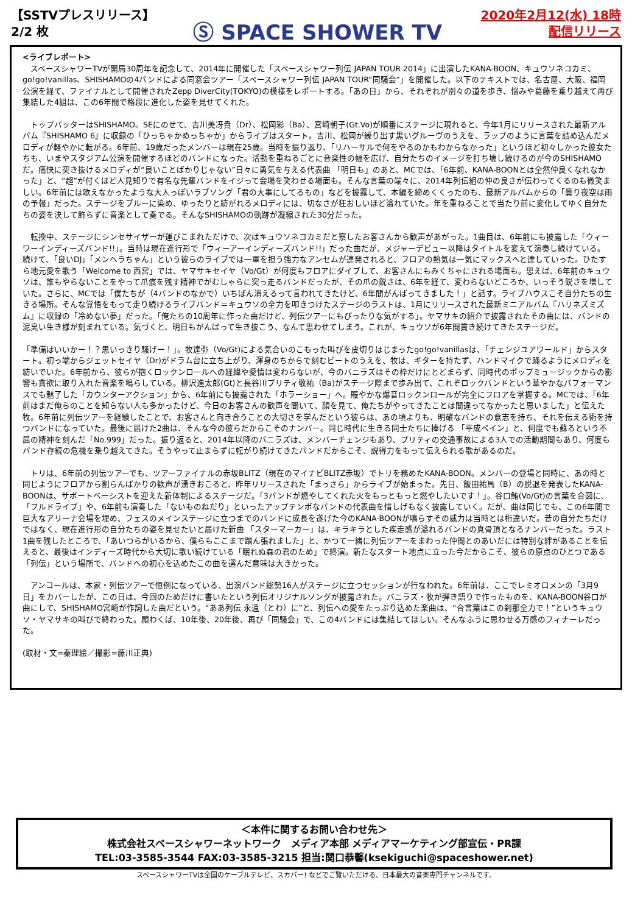【SSTVプレスリリース】
2/2 枚
Ⓢ SPACE SHOWER TV
2020年2月12(水) 18時
配信リリース
<ライブレポート>
　スペースシャワーTVが開局30周年を記念して、2014年に開催した「スペースシャワー列伝 JAPAN TOUR 2014」に出演したKANA-BOON、キュウソネコカミ、go!go!vanillas、SHISHAMOの4バンドによる同窓会ツアー「スペースシャワー列伝 JAPAN TOUR“同騒会”」を開催した。以下のテキストでは、名古屋、大阪、福岡公演を経て、ファイナルとして開催されたZepp DiverCity(TOKYO)の模様をレポートする。「あの日」から、それぞれが別々の道を歩き、悩みや葛藤を乗り越えて再び集結した4組は、この6年間で格段に進化した姿を見せてくれた。
　トップバッターはSHISHAMO。SEにのせて、吉川美冴貴（Dr）、松岡彩（Ba）、宮崎朝子(Gt.Vo)が順番にステージに現れると、今年1月にリリースされた最新アルバム『SHISHAMO 6』に収録の「ひっちゃかめっちゃか」からライブはスタート。吉川、松岡が繰り出す黒いグルーヴのうえを、ラップのように言葉を詰め込んだメロディが軽やかに転がる。6年前、19歳だったメンバーは現在25歳。当時を振り返り、「リハーサルで何をやるのかもわからなかった」というほど初々しかった彼女たちも、いまやスタジアム公演を開催するほどのバンドになった。活動を重ねるごとに音楽性の幅を広げ、自分たちのイメージを打ち壊し続けるのが今のSHISHAMOだ。痛快に突き抜けるメロディが“良いことばかりじゃない”日々に勇気を与える代表曲 「明日も」のあと、MCでは、「6年前、KANA-BOONとは全然仲良くなれなかった」と、“超”が付くほど人見知りで有名な先輩バンドをイジって会場を笑わせる場面も。そんな言葉の端々に、2014年列伝組の仲の良さが伝わってくるのも微笑ましい。6年前には歌えなかったような大人っぽいラブソング「君の大事にしてるもの」などを披露して、本編を締めくくったのも、最新アルバムからの「曇り夜空は雨の予報」だった。ステージをブルーに染め、ゆったりと紡がれるメロディには、切なさが狂おしいほど溢れていた。年を重ねることで当たり前に変化してゆく自分たちの姿を決して飾らずに音楽として奏でる。そんなSHISHAMOの軌跡が凝縮された30分だった。
　転換中、ステージにシンセサイザーが運びこまれただけで、次はキュウソネコカミだと察したお客さんから歓声があがった。1曲目は、6年前にも披露した「ウィーワーインディーズバンド!!」。当時は現在進行形で「ウィーアーインディーズバンド!!」だった曲だが、メジャーデビュー以降はタイトルを変えて演奏し続けている。続けて、「良いDJ」「メンヘラちゃん」という彼らのライブでは一軍を担う強力なアンセムが連発されると、フロアの熱気は一気にマックスへと達していった。ひたすら地元愛を歌う「Welcome to 西宮」では、ヤマサキセイヤ（Vo/Gt）が何度もフロアにダイブして、お客さんにもみくちゃにされる場面も。思えば、6年前のキュウソは、誰もやらないことをやって爪痕を残す精神でがむしゃらに突っ走るバンドだったが、その爪の鋭さは、6年を経て、変わらないどころか、いっそう鋭さを増していた。さらに、MCでは「僕たちが（4バンドのなかで）いちばん消えるって言われてきたけど、6年間がんばってきました！」と話す。ライブハウスこそ自分たちの生きる場所。そんな覚悟をもって走り続けるライブバンド＝キュウソの全力を叩きつけたステージのラストは、1月にリリースされた最新ミニアルバム『ハリネズミズム』に収録の「冷めない夢」だった。「俺たちの10周年に作った曲だけど、列伝ツアーにもぴったりな気がする」。ヤマサキの紹介で披露されたその曲には、バンドの泥臭い生き様が刻まれている。気づくと、明日もがんばって生き抜こう、なんて思わせてしまう。これが、キュウソが6年間貫き続けてきたステージだ。
「準備はいいかー！？思いっきり騒げー！」。牧達弥（Vo/Gt)による気合いのこもった叫びを皮切りはじまったgo!go!vanillasは、「チェンジユアワールド」からスタート。初っ端からジェットセイヤ（Dr)がドラム台に立ち上がり、渾身のちからで刻むビートのうえを、牧は、ギターを持たず、ハンドマイクで踊るようにメロディを紡いでいた。6年前から、彼らが抱くロックンロールへの経緯や愛情は変わらないが、今のバニラズはその枠だけにとどまらず、同時代のポップミュージックからの影響も貪欲に取り入れた音楽を鳴らしている。柳沢進太郎(Gt)と長谷川プリティ敬祐（Ba)がステージ際まで歩み出て、これぞロックバンドという華やかなパフォーマンスでも魅了した「カウンターアクション」から、6年前にも披露された「ホラーショー」へ。賑やかな爆音ロックンロールが完全にフロアを掌握する。MCでは、「6年前はまだ俺らのことを知らない人も多かったけど、今日のお客さんの歓声を聞いて、顔を見て、俺たちがやってきたことは間違ってなかったと思いました」と伝えた牧。6年前に列伝ツアーを経験したことで、お客さんと向き合うことの大切さを学んだという彼らは、あの頃よりも、明確なバンドの意志を持ち、それを伝える術を持つバンドになっていた。最後に届けた2曲は、そんな今の彼らだからこそのナンバー。同じ時代に生きる同士たちに捧げる 「平成ペイン」と、何度でも蘇るという不屈の精神を刻んだ「No.999」だった。振り返ると、2014年以降のバニラズは、メンバーチェンジもあり、プリティの交通事故による3人での活動期間もあり、何度もバンド存続の危機を乗り越えてきた。そうやって止まらずに転がり続けてきたバンドだからこそ、説得力をもって伝えられる歌があるのだ。
　トリは、6年前の列伝ツアーでも、ツアーファイナルの赤坂BLITZ（現在のマイナビBLITZ赤坂）でトリを務めたKANA-BOON。メンバーの登場と同時に、あの時と同じようにフロアから割らんばかりの歓声が湧きおこると、昨年リリースされた「まっさら」からライブが始まった。先日、飯田祐馬（B）の脱退を発表したKANA-BOONは、サポートベーシストを迎えた新体制によるステージだ。「3バンドが燃やしてくれた火をもっともっと燃やしたいです！」。谷口鮪(Vo/Gt)の言葉を合図に、「フルドライブ」や、6年前も演奏した「ないものねだり」といったアップテンポなバンドの代表曲を惜しげもなく披露していく。だが、曲は同じでも、この6年間で巨大なアリーナ会場を埋め、フェスのメインステージに立つまでのバンドに成長を遂げた今のKANA-BOONが鳴らすその威力は当時とは桁違いだ。昔の自分たちだけではなく、現在進行形の自分たちの姿を見せたいと届けた新曲 「スターマーカー」は、キラキラとした疾走感が溢れるバンドの真骨頂となるナンバーだった。ラスト1曲を残したところで、「あいつらがいるから、僕らもここまで踏ん張れました」と、かつて一緒に列伝ツアーをまわった仲間とのあいだには特別な絆があることを伝えると、最後はインディーズ時代から大切に歌い続けている「眠れぬ森の君のため」で終演。新たなスタート地点に立った今だからこそ、彼らの原点のひとつである「列伝」という場所で、バンドへの初心を込めたこの曲を選んだ意味は大きかった。
　アンコールは、本家・列伝ツアーで恒例になっている、出演バンド総勢16人がステージに立つセッションが行なわれた。6年前は、ここでレミオロメンの「3月9日」をカバーしたが、この日は、今回のためだけに書いたという列伝オリジナルソングが披露された。バニラズ・牧が弾き語りで作ったものを、KANA-BOON谷口が曲にして、SHISHAMO宮崎が作詞した曲だという。“ああ列伝 永遠（とわ）に”と、列伝への愛をたっぷり込めた楽曲は、“合言葉はこの刹那全力で！”というキュウソ・ヤマサキの叫びで終わった。願わくば、10年後、20年後、再び「同騒会」で、この4バンドには集結してほしい。そんなふうに思わせる万感のフィナーレだった。
(取材・文=秦理絵／撮影=藤川正典)
＜本件に関するお問い合わせ先＞
株式会社スペースシャワーネットワーク　メディア本部 メディアマーケティング部宣伝・PR課
TEL:03-3585-3544 FAX:03-3585-3215 担当:関口恭馨(ksekiguchi@spaceshower.net)
スペースシャワーTVは全国のケーブルテレビ、スカパー! などでご覧いただける、日本最大の音楽専門チャンネルです。